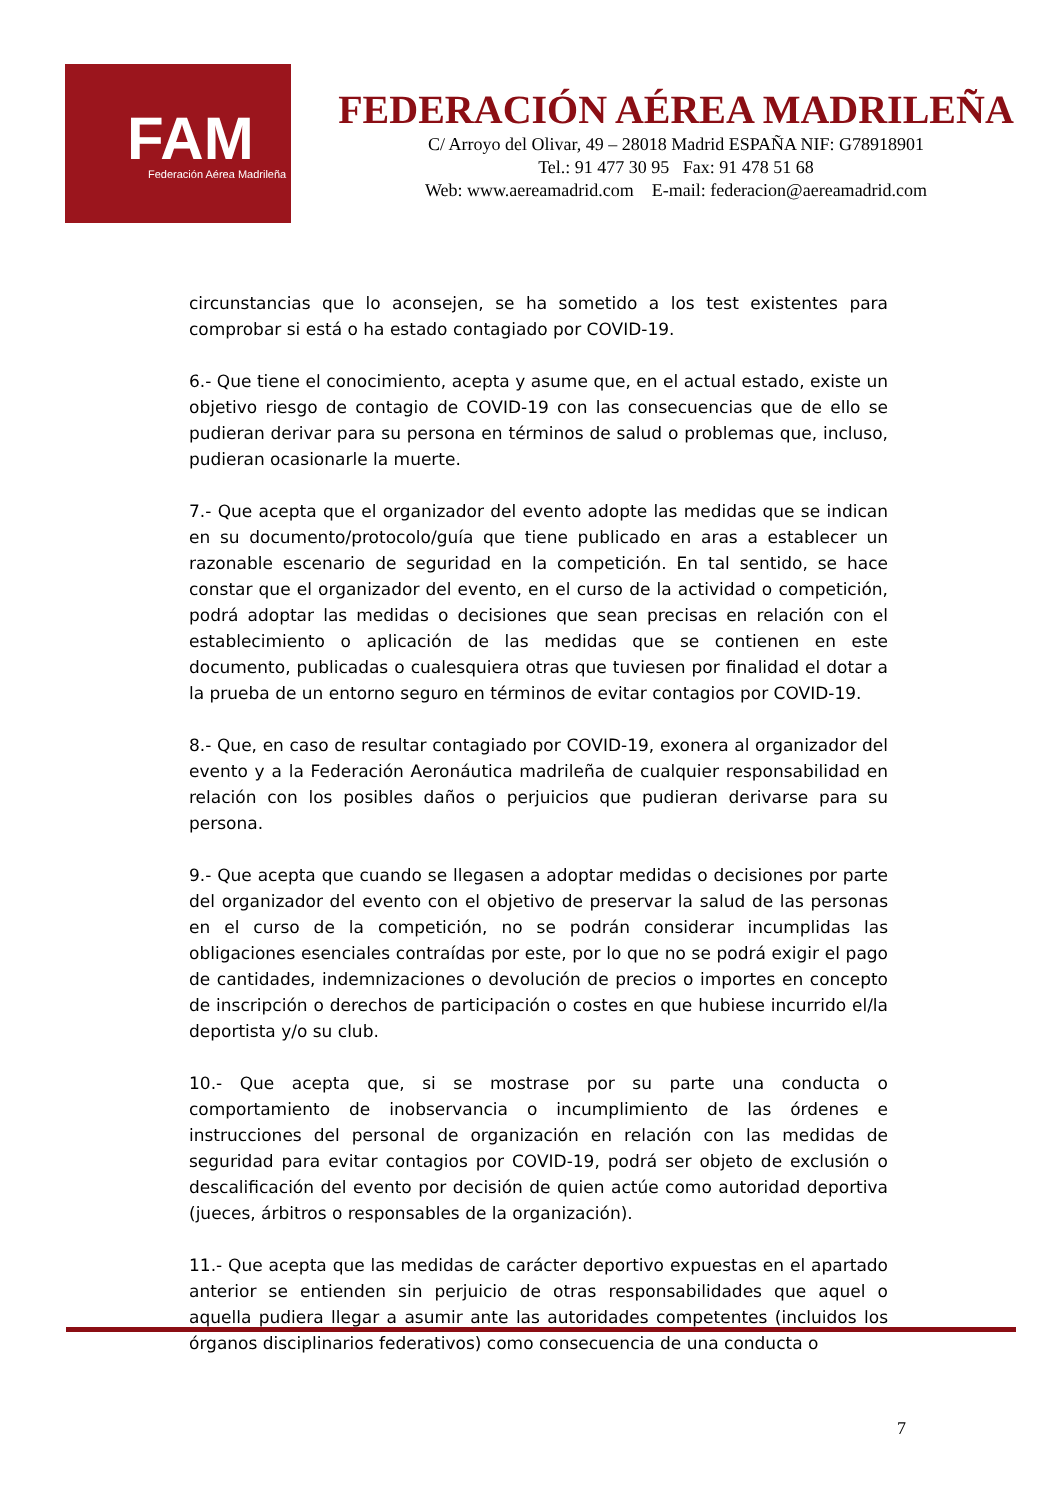FAM Federación Aérea Madrileña
FEDERACIÓN AÉREA MADRILEÑA
C/ Arroyo del Olivar, 49 – 28018 Madrid ESPAÑA NIF: G78918901
Tel.: 91 477 30 95 Fax: 91 478 51 68
Web: www.aereamadrid.com E-mail: federacion@aereamadrid.com
circunstancias que lo aconsejen, se ha sometido a los test existentes para comprobar si está o ha estado contagiado por COVID-19.
6.- Que tiene el conocimiento, acepta y asume que, en el actual estado, existe un objetivo riesgo de contagio de COVID-19 con las consecuencias que de ello se pudieran derivar para su persona en términos de salud o problemas que, incluso, pudieran ocasionarle la muerte.
7.- Que acepta que el organizador del evento adopte las medidas que se indican en su documento/protocolo/guía que tiene publicado en aras a establecer un razonable escenario de seguridad en la competición. En tal sentido, se hace constar que el organizador del evento, en el curso de la actividad o competición, podrá adoptar las medidas o decisiones que sean precisas en relación con el establecimiento o aplicación de las medidas que se contienen en este documento, publicadas o cualesquiera otras que tuviesen por finalidad el dotar a la prueba de un entorno seguro en términos de evitar contagios por COVID-19.
8.- Que, en caso de resultar contagiado por COVID-19, exonera al organizador del evento y a la Federación Aeronáutica madrileña de cualquier responsabilidad en relación con los posibles daños o perjuicios que pudieran derivarse para su persona.
9.- Que acepta que cuando se llegasen a adoptar medidas o decisiones por parte del organizador del evento con el objetivo de preservar la salud de las personas en el curso de la competición, no se podrán considerar incumplidas las obligaciones esenciales contraídas por este, por lo que no se podrá exigir el pago de cantidades, indemnizaciones o devolución de precios o importes en concepto de inscripción o derechos de participación o costes en que hubiese incurrido el/la deportista y/o su club.
10.- Que acepta que, si se mostrase por su parte una conducta o comportamiento de inobservancia o incumplimiento de las órdenes e instrucciones del personal de organización en relación con las medidas de seguridad para evitar contagios por COVID-19, podrá ser objeto de exclusión o descalificación del evento por decisión de quien actúe como autoridad deportiva (jueces, árbitros o responsables de la organización).
11.- Que acepta que las medidas de carácter deportivo expuestas en el apartado anterior se entienden sin perjuicio de otras responsabilidades que aquel o aquella pudiera llegar a asumir ante las autoridades competentes (incluidos los órganos disciplinarios federativos) como consecuencia de una conducta o
7